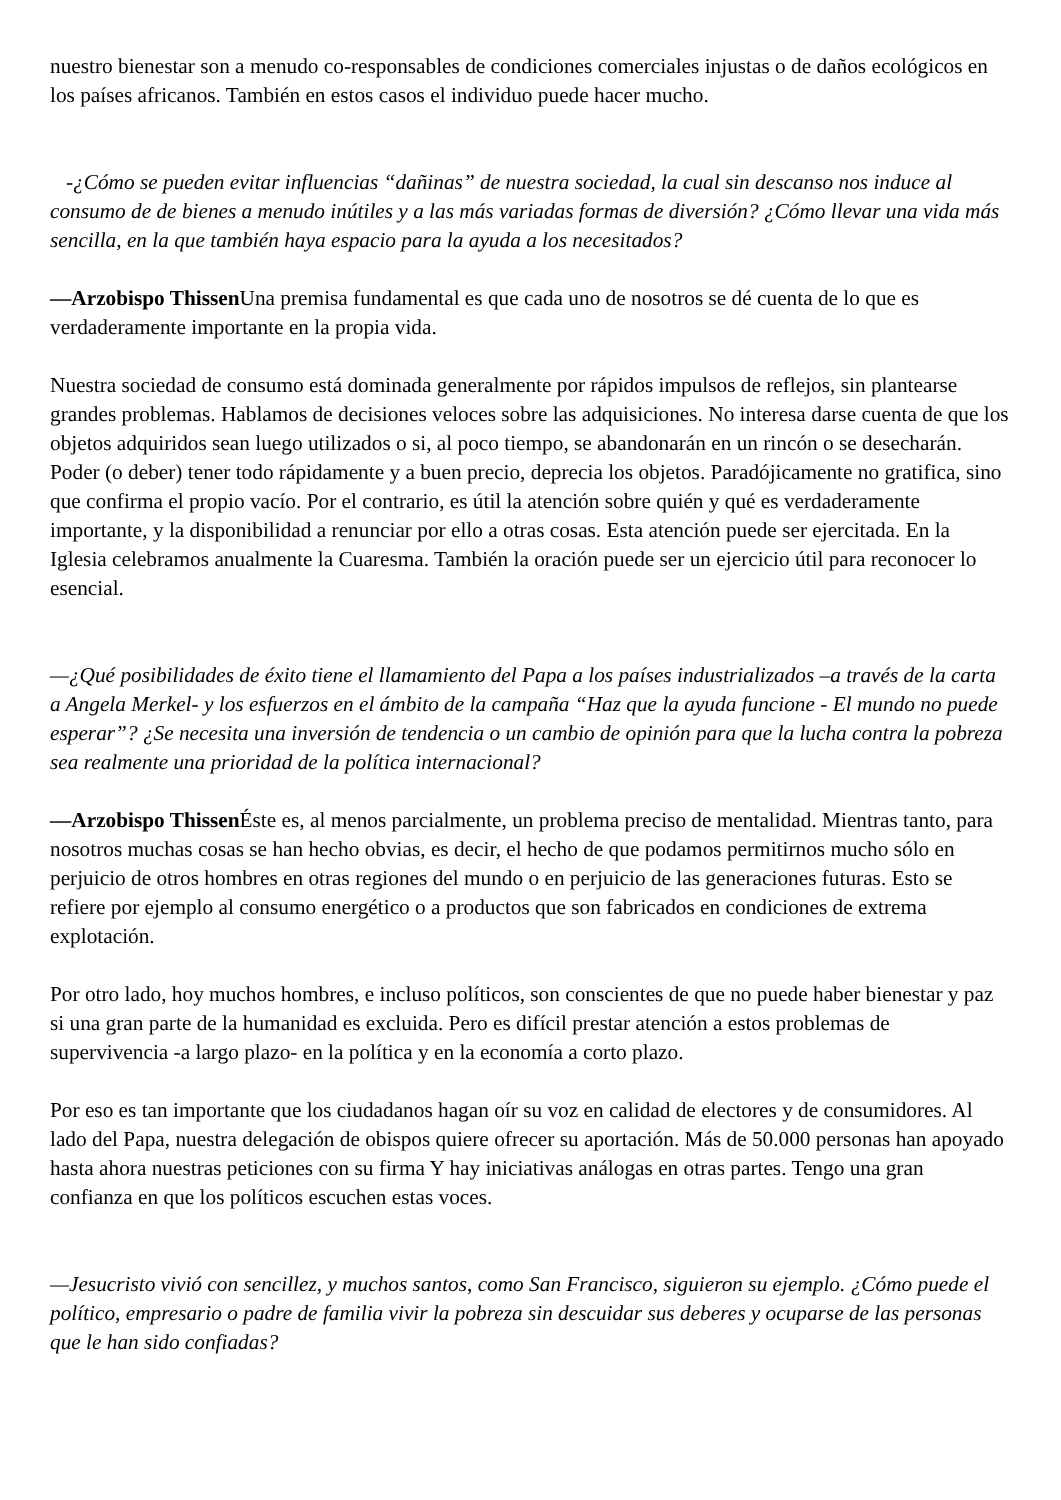nuestro bienestar son a menudo co-responsables de condiciones comerciales injustas o de daños ecológicos en los países africanos. También en estos casos el individuo puede hacer mucho.
-¿Cómo se pueden evitar influencias “dañinas” de nuestra sociedad, la cual sin descanso nos induce al consumo de de bienes a menudo inútiles y a las más variadas formas de diversión? ¿Cómo llevar una vida más sencilla, en la que también haya espacio para la ayuda a los necesitados?
—Arzobispo Thissen Una premisa fundamental es que cada uno de nosotros se dé cuenta de lo que es verdaderamente importante en la propia vida.
Nuestra sociedad de consumo está dominada generalmente por rápidos impulsos de reflejos, sin plantearse grandes problemas. Hablamos de decisiones veloces sobre las adquisiciones. No interesa darse cuenta de que los objetos adquiridos sean luego utilizados o si, al poco tiempo, se abandonarán en un rincón o se desecharán. Poder (o deber) tener todo rápidamente y a buen precio, deprecia los objetos. Paradójicamente no gratifica, sino que confirma el propio vacío. Por el contrario, es útil la atención sobre quién y qué es verdaderamente importante, y la disponibilidad a renunciar por ello a otras cosas. Esta atención puede ser ejercitada. En la Iglesia celebramos anualmente la Cuaresma. También la oración puede ser un ejercicio útil para reconocer lo esencial.
—¿Qué posibilidades de éxito tiene el llamamiento del Papa a los países industrializados –a través de la carta a Angela Merkel- y los esfuerzos en el ámbito de la campaña “Haz que la ayuda funcione - El mundo no puede esperar”? ¿Se necesita una inversión de tendencia o un cambio de opinión para que la lucha contra la pobreza sea realmente una prioridad de la política internacional?
—Arzobispo Thissen Éste es, al menos parcialmente, un problema preciso de mentalidad. Mientras tanto, para nosotros muchas cosas se han hecho obvias, es decir, el hecho de que podamos permitirnos mucho sólo en perjuicio de otros hombres en otras regiones del mundo o en perjuicio de las generaciones futuras. Esto se refiere por ejemplo al consumo energético o a productos que son fabricados en condiciones de extrema explotación.
Por otro lado, hoy muchos hombres, e incluso políticos, son conscientes de que no puede haber bienestar y paz si una gran parte de la humanidad es excluida. Pero es difícil prestar atención a estos problemas de supervivencia -a largo plazo- en la política y en la economía a corto plazo.
Por eso es tan importante que los ciudadanos hagan oír su voz en calidad de electores y de consumidores. Al lado del Papa, nuestra delegación de obispos quiere ofrecer su aportación. Más de 50.000 personas han apoyado hasta ahora nuestras peticiones con su firma Y hay iniciativas análogas en otras partes. Tengo una gran confianza en que los políticos escuchen estas voces.
—Jesucristo vivió con sencillez, y muchos santos, como San Francisco, siguieron su ejemplo. ¿Cómo puede el político, empresario o padre de familia vivir la pobreza sin descuidar sus deberes y ocuparse de las personas que le han sido confiadas?